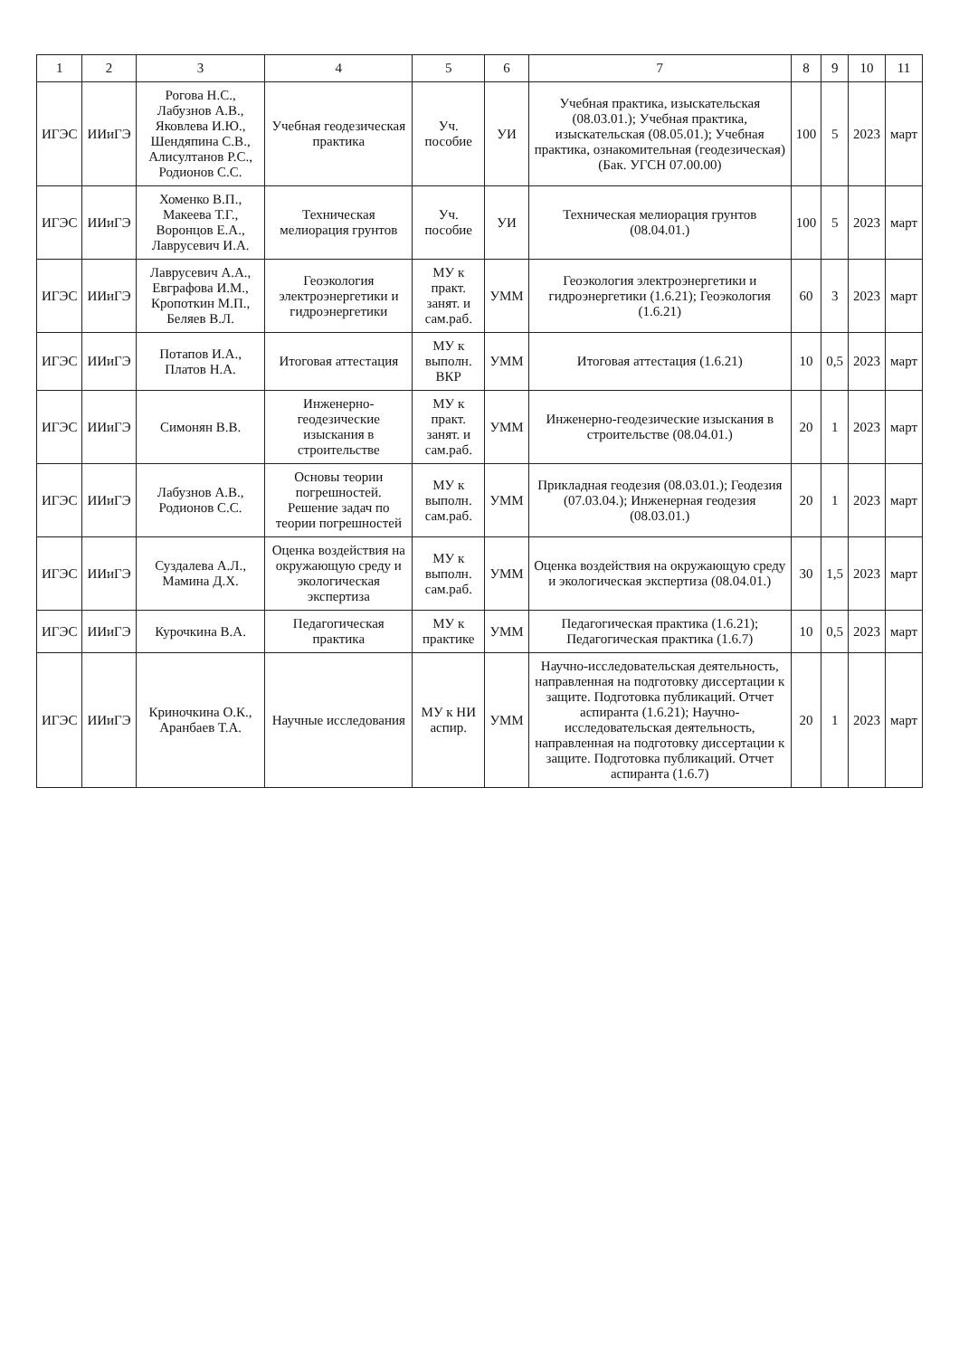| 1 | 2 | 3 | 4 | 5 | 6 | 7 | 8 | 9 | 10 | 11 |
| --- | --- | --- | --- | --- | --- | --- | --- | --- | --- | --- |
| ИГЭС | ИИиГЭ | Рогова Н.С., Лабузнов А.В., Яковлева И.Ю., Шендяпина С.В., Алисултанов Р.С., Родионов С.С. | Учебная геодезическая практика | Уч. пособие | УИ | Учебная практика, изыскательская (08.03.01.); Учебная практика, изыскательская (08.05.01.); Учебная практика, ознакомительная (геодезическая) (Бак. УГСН 07.00.00) | 100 | 5 | 2023 | март |
| ИГЭС | ИИиГЭ | Хоменко В.П., Макеева Т.Г., Воронцов Е.А., Лаврусевич И.А. | Техническая мелиорация грунтов | Уч. пособие | УИ | Техническая мелиорация грунтов (08.04.01.) | 100 | 5 | 2023 | март |
| ИГЭС | ИИиГЭ | Лаврусевич А.А., Евграфова И.М., Кропоткин М.П., Беляев В.Л. | Геоэкология электроэнергетики и гидроэнергетики | МУ к практ. занят. и сам.раб. | УММ | Геоэкология электроэнергетики и гидроэнергетики (1.6.21); Геоэкология (1.6.21) | 60 | 3 | 2023 | март |
| ИГЭС | ИИиГЭ | Потапов И.А., Платов Н.А. | Итоговая аттестация | МУ к выполн. ВКР | УММ | Итоговая аттестация (1.6.21) | 10 | 0,5 | 2023 | март |
| ИГЭС | ИИиГЭ | Симонян В.В. | Инженерно-геодезические изыскания в строительстве | МУ к практ. занят. и сам.раб. | УММ | Инженерно-геодезические изыскания в строительстве (08.04.01.) | 20 | 1 | 2023 | март |
| ИГЭС | ИИиГЭ | Лабузнов А.В., Родионов С.С. | Основы теории погрешностей. Решение задач по теории погрешностей | МУ к выполн. сам.раб. | УММ | Прикладная геодезия (08.03.01.); Геодезия (07.03.04.); Инженерная геодезия (08.03.01.) | 20 | 1 | 2023 | март |
| ИГЭС | ИИиГЭ | Суздалева А.Л., Мамина Д.Х. | Оценка воздействия на окружающую среду и экологическая экспертиза | МУ к выполн. сам.раб. | УММ | Оценка воздействия на окружающую среду и экологическая экспертиза (08.04.01.) | 30 | 1,5 | 2023 | март |
| ИГЭС | ИИиГЭ | Курочкина В.А. | Педагогическая практика | МУ к практике | УММ | Педагогическая практика (1.6.21); Педагогическая практика (1.6.7) | 10 | 0,5 | 2023 | март |
| ИГЭС | ИИиГЭ | Криночкина О.К., Аранбаев Т.А. | Научные исследования | МУ к НИ аспир. | УММ | Научно-исследовательская деятельность, направленная на подготовку диссертации к защите. Подготовка публикаций. Отчет аспиранта (1.6.21); Научно-исследовательская деятельность, направленная на подготовку диссертации к защите. Подготовка публикаций. Отчет аспиранта (1.6.7) | 20 | 1 | 2023 | март |